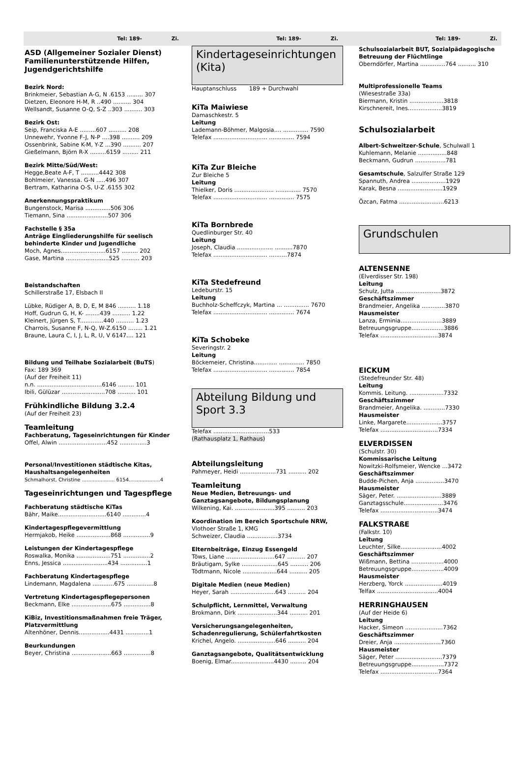Tel: 189- Zi. Tel: 189- Zi. Tel: 189- Zi.
ASD (Allgemeiner Sozialer Dienst) Familienunterstützende Hilfen, Jugendgerichtshilfe
Bezirk Nord:
Brinkmeier, Sebastian A-G, N .6153 ......... 307
Dietzen, Eleonore H-M, R ..490 .......... 304
Wellsandt, Susanne O-Q, S-Z ..303 .......... 303
Bezirk Ost:
Seip, Franciska A-E .........607 .......... 208
Unnewehr, Yvonne F-J, N-P ....398 .......... 209
Ossenbrink, Sabine K-M, Y-Z ...390 .......... 207
Gießelmann, Björn R-X .........6159 ......... 211
Bezirk Mitte/Süd/West:
Hegge,Beate A-F, T ..........4442 308
Bohlmeier, Vanessa. G-N .....496 307
Bertram, Katharina O-S, U-Z .6155 302
Anerkennungspraktikum
Bungenstock, Marisa ..............506 306
Tiemann, Sina .......................507 306
Fachstelle § 35a
Anträge Eingliederungshilfe für seelisch behinderte Kinder und Jugendliche
Moch, Agnes.........................6157 ......... 202
Gase, Martina ........................525 .......... 203
Beistandschaften
Schillerstraße 17, Elsbach II
Lübke, Rüdiger A, B, D, E, M 846 .......... 1.18
Hoff, Gudrun G, H, K- ........439 .......... 1.22
Kleinert, Jürgen S, T.............440 .......... 1.23
Charrois, Susanne F, N-Q, W-Z.6150 ........ 1.21
Braune, Laura C, I, J, L, R, U, V 6147.... 121
Bildung und Teilhabe Sozialarbeit (BuTS)
Fax: 189 369
(Auf der Freiheit 11)
n.n. ....................................6146 ......... 101
Ibili, Gülüzar ........................708 .......... 101
Frühkindliche Bildung 3.2.4
(Auf der Freiheit 23)
Teamleitung
Fachberatung, Tageseinrichtungen für Kinder
Offel, Alwin ...........................452 ...............3
Personal/Investitionen städtische Kitas, Haushaltsangelegenheiten
Schmalhorst, Christine ..................... 6154....................4
Tageseinrichtungen und Tagespflege
Fachberatung städtische KiTas
Bähr, Maike...........................6140 .............4
Kindertagespflegevermittlung
Hermjakob, Heike ...................868 ...............9
Leistungen der Kindertagespflege
Roswalka, Monika ...................751 ...............2
Enns, Jessica .........................434 ...............1
Fachberatung Kindertagespflege
Lindemann, Magdalena ............675 ...............8
Vertretung Kindertagespflegepersonen
Beckmann, Elke ......................675 ...............8
KiBiz, Investitionsmaßnahmen freie Träger, Platzvermittlung
Altenhöner, Dennis.................4431 .............1
Beurkundungen
Beyer, Christina ......................663 ...............8
Kindertageseinrichtungen (Kita)
Hauptanschluss 189 + Durchwahl
KiTa Maiwiese
Damaschkestr. 5
Leitung
Lademann-Böhmer, Malgosia.... .............. 7590
Telefax .............................. .............. 7594
KiTa Zur Bleiche
Zur Bleiche 5
Leitung
Thielker, Doris ...................... .............. 7570
Telefax .............................. .............. 7575
KiTa Bornbrede
Quedlinburger Str. 40
Leitung
Joseph, Claudia .................... ..........7870
Telefax .............................. ..........7874
KiTa Stedefreund
Ledeburstr. 15
Leitung
Buchholz-Scheffczyk, Martina ... .............. 7670
Telefax .............................. .............. 7674
KiTa Schobeke
Severingstr. 2
Leitung
Böckemeier, Christina............. .............. 7850
Telefax .............................. .............. 7854
Abteilung Bildung und Sport 3.3
Telefax ...............................533
(Rathausplatz 1, Rathaus)
Abteilungsleitung
Pahmeyer, Heidi ....................731 .......... 202
Teamleitung
Neue Medien, Betreuungs- und Ganztagsangebote, Bildungsplanung
Wilkening, Kai. ......................395 .......... 203
Koordination im Bereich Sportschule NRW,
Vlothoer Straße 1, KMG
Schweizer, Claudia .................3734
Elternbeiträge, Einzug Essengeld
Töws, Liane ...........................647 .......... 207
Bräutigam, Sylke ....................645 .......... 206
Tödtmann, Nicole ...................644 .......... 205
Digitale Medien (neue Medien)
Heyer, Sarah .........................643 .......... 204
Schulpflicht, Lernmittel, Verwaltung
Brokmann, Dirk ......................344 .......... 201
Versicherungsangelegenheiten, Schadenregulierung, Schülerfahrtkosten
Krichel, Angelo. .....................646 .......... 204
Ganztagsangebote, Qualitätsentwicklung
Boenig, Elmar........................4430 ......... 204
Schulsozialarbeit BUT, Sozialpädagogische Betreuung der Flüchtlinge
Oberndörfer, Martina ..............764 .......... 310
Multiprofessionelle Teams
(Wiesestraße 33a)
Biermann, Kristin ...................3818
Kirschnereit, Ines...................3819
Schulsozialarbeit
Albert-Schweitzer-Schule, Schulwall 1
Kuhlemann, Melanie ................848
Beckmann, Gudrun .................781
Gesamtschule, Salzulfer Straße 129
Spannuth, Andrea ...................1929
Karak, Besna .........................1929
Özcan, Fatma .........................6213
Grundschulen
ALTENSENNE
(Elverdisser Str. 198)
Leitung
Schulz, Jutta .........................3872
Geschäftszimmer
Brandmeier, Angelika .............3870
Hausmeister
Lanza, Erminia.......................3889
Betreuungsgruppe..................3886
Telefax ................................3874
EICKUM
(Stedefreunder Str. 48)
Leitung
Kommis. Leitung. ...................7332
Geschäftszimmer
Brandmeier, Angelika. ............7330
Hausmeister
Linke, Margarete....................3757
Telefax ................................7334
ELVERDISSEN
(Schulstr. 30)
Kommissarische Leitung
Nowitzki-Rolfsmeier, Wencke ...3472
Geschäftszimmer
Budde-Pichen, Anja ................3470
Hausmeister
Säger, Peter. .........................3889
Ganztagsschule......................3476
Telefax ................................3474
FALKSTRAßE
(Falkstr. 10)
Leitung
Leuchter, Silke.......................4002
Geschäftszimmer
Wißmann, Bettina ..................4000
Betreuungsgruppe..................4009
Hausmeister
Herzberg, Yorck .....................4019
Telfax ..................................4004
HERRINGHAUSEN
(Auf der Heide 6)
Leitung
Hacker, Simeon .....................7362
Geschäftszimmer
Dreier, Anja ..........................7360
Hausmeister
Säger, Peter ..........................7379
Betreuungsgruppe..................7372
Telefax ................................7364